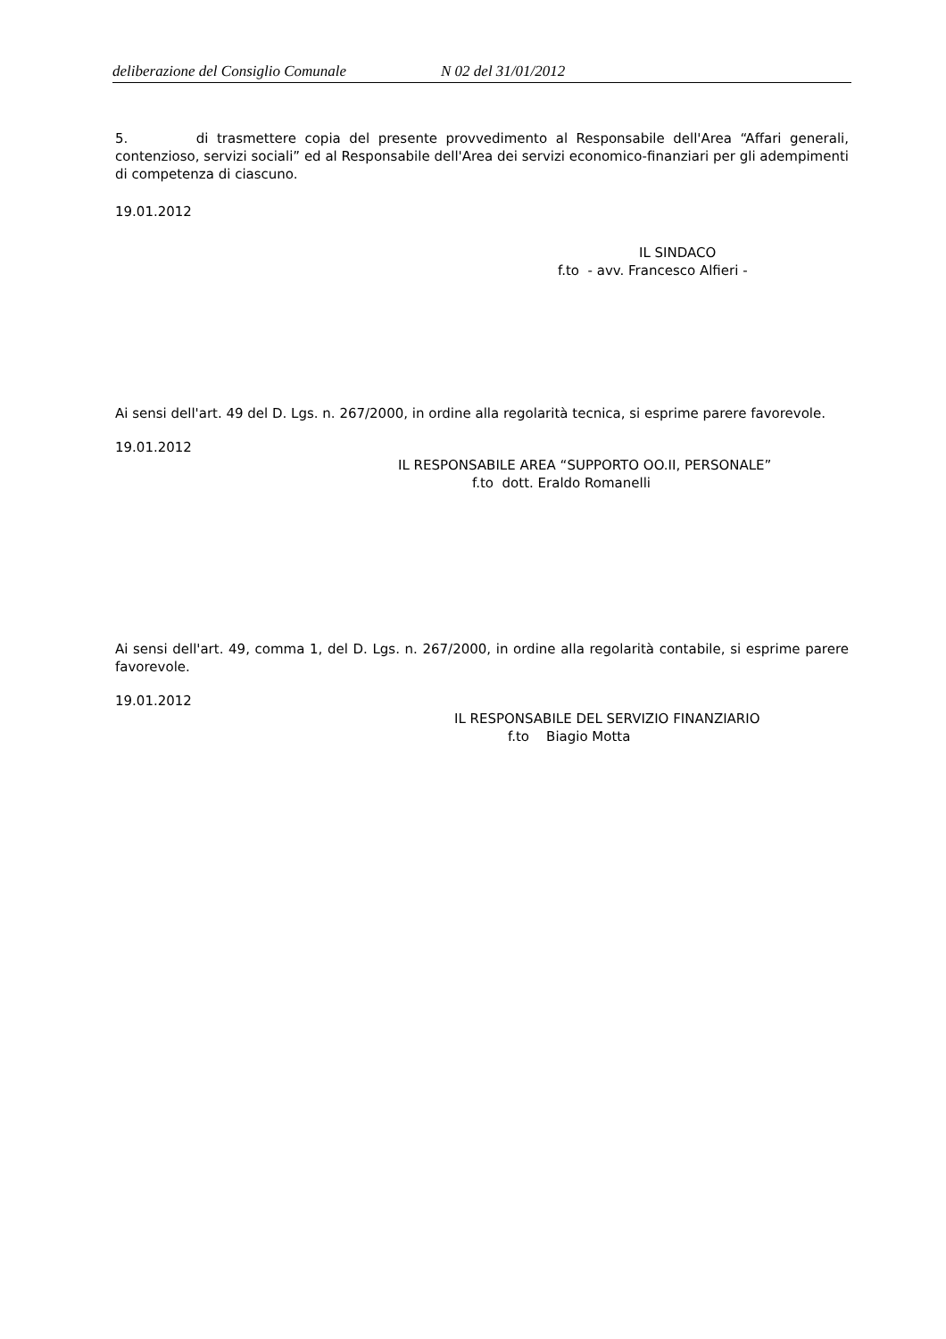deliberazione del Consiglio Comunale N 02 del 31/01/2012
5. di trasmettere copia del presente provvedimento al Responsabile dell'Area “Affari generali, contenzioso, servizi sociali” ed al Responsabile dell'Area dei servizi economico-finanziari per gli adempimenti di competenza di ciascuno.
19.01.2012
IL SINDACO
f.to - avv. Francesco Alfieri -
Ai sensi dell'art. 49 del D. Lgs. n. 267/2000, in ordine alla regolarità tecnica, si esprime parere favorevole.
19.01.2012
IL RESPONSABILE AREA “SUPPORTO OO.II, PERSONALE”
f.to dott. Eraldo Romanelli
Ai sensi dell'art. 49, comma 1, del D. Lgs. n. 267/2000, in ordine alla regolarità contabile, si esprime parere favorevole.
19.01.2012
IL RESPONSABILE DEL SERVIZIO FINANZIARIO
f.to Biagio Motta